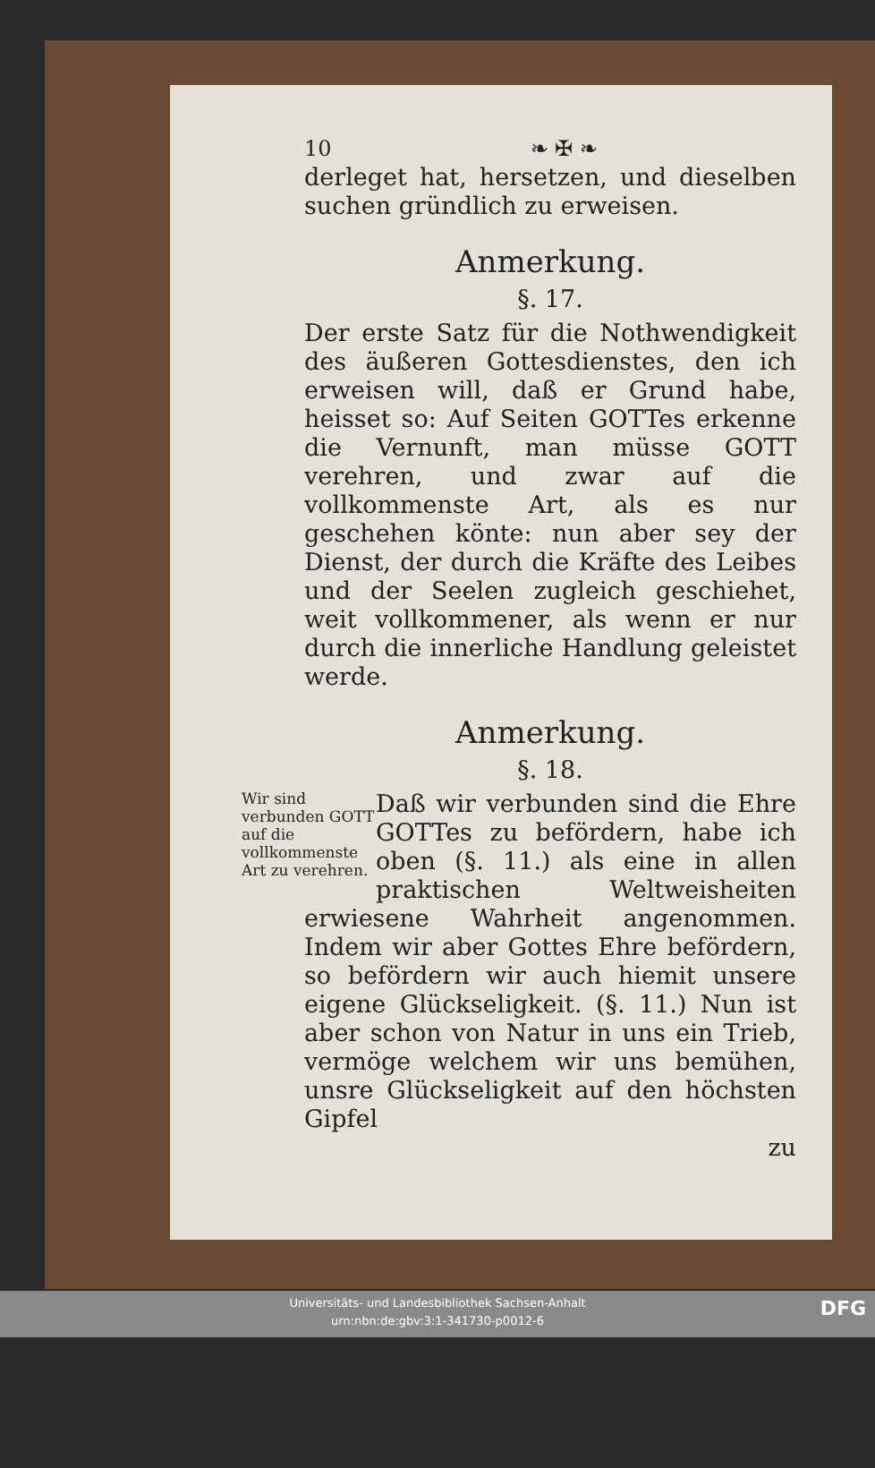10 ❧ ✠ ❧
derleget hat, hersetzen, und dieselben suchen gründlich zu erweisen.
Anmerkung.
§. 17.
Der erste Satz für die Nothwendigkeit des äußeren Gottesdienstes, den ich erweisen will, daß er Grund habe, heisset so: Auf Seiten GOTTes erkenne die Vernunft, man müsse GOTT verehren, und zwar auf die vollkommenste Art, als es nur geschehen könte: nun aber sey der Dienst, der durch die Kräfte des Leibes und der Seelen zugleich geschiehet, weit vollkommener, als wenn er nur durch die innerliche Handlung geleistet werde.
Anmerkung.
§. 18.
Wir sind verbunden GOTT auf die vollkommenste Art zu verehren.
Daß wir verbunden sind die Ehre GOTTes zu befördern, habe ich oben (§. 11.) als eine in allen praktischen Weltweisheiten erwiesene Wahrheit angenommen. Indem wir aber Gottes Ehre befördern, so befördern wir auch hiemit unsere eigene Glückseligkeit. (§. 11.) Nun ist aber schon von Natur in uns ein Trieb, vermöge welchem wir uns bemühen, unsre Glückseligkeit auf den höchsten Gipfel
zu
Universitäts- und Landesbibliothek Sachsen-Anhalt
urn:nbn:de:gbv:3:1-341730-p0012-6
DFG